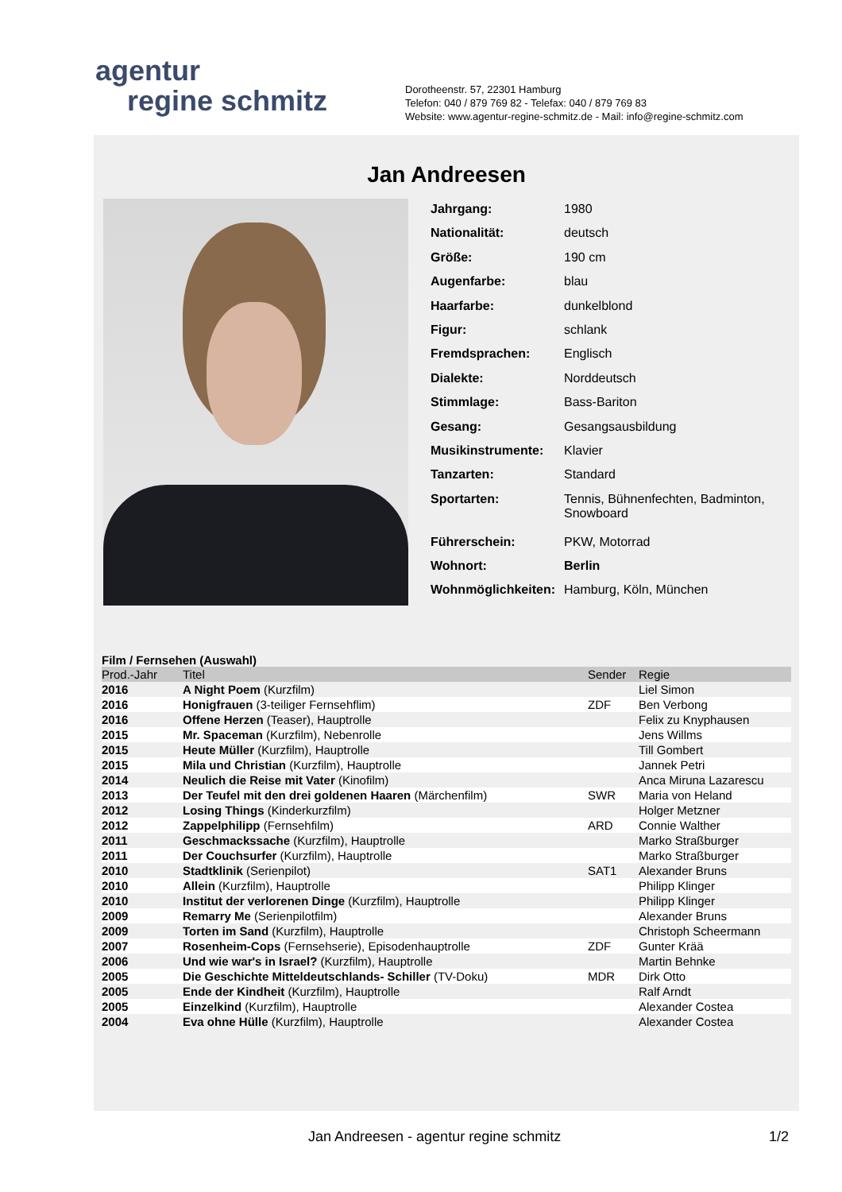agentur
regine schmitz
Dorotheenstr. 57, 22301 Hamburg
Telefon: 040 / 879 769 82 - Telefax: 040 / 879 769 83
Website: www.agentur-regine-schmitz.de - Mail: info@regine-schmitz.com
Jan Andreesen
| Jahrgang: | 1980 |
| Nationalität: | deutsch |
| Größe: | 190 cm |
| Augenfarbe: | blau |
| Haarfarbe: | dunkelblond |
| Figur: | schlank |
| Fremdsprachen: | Englisch |
| Dialekte: | Norddeutsch |
| Stimmlage: | Bass-Bariton |
| Gesang: | Gesangsausbildung |
| Musikinstrumente: | Klavier |
| Tanzarten: | Standard |
| Sportarten: | Tennis, Bühnenfechten, Badminton, Snowboard |
| Führerschein: | PKW, Motorrad |
| Wohnort: | Berlin |
| Wohnmöglichkeiten: | Hamburg, Köln, München |
Film / Fernsehen (Auswahl)
| Prod.-Jahr | Titel | Sender | Regie |
| --- | --- | --- | --- |
| 2016 | A Night Poem (Kurzfilm) | | Liel Simon |
| 2016 | Honigfrauen (3-teiliger Fernsehflim) | ZDF | Ben Verbong |
| 2016 | Offene Herzen (Teaser), Hauptrolle | | Felix zu Knyphausen |
| 2015 | Mr. Spaceman (Kurzfilm), Nebenrolle | | Jens Willms |
| 2015 | Heute Müller (Kurzfilm), Hauptrolle | | Till Gombert |
| 2015 | Mila und Christian (Kurzfilm), Hauptrolle | | Jannek Petri |
| 2014 | Neulich die Reise mit Vater (Kinofilm) | | Anca Miruna Lazarescu |
| 2013 | Der Teufel mit den drei goldenen Haaren (Märchenfilm) | SWR | Maria von Heland |
| 2012 | Losing Things (Kinderkurzfilm) | | Holger Metzner |
| 2012 | Zappelphilipp (Fernsehfilm) | ARD | Connie Walther |
| 2011 | Geschmackssache (Kurzfilm), Hauptrolle | | Marko Straßburger |
| 2011 | Der Couchsurfer (Kurzfilm), Hauptrolle | | Marko Straßburger |
| 2010 | Stadtklinik (Serienpilot) | SAT1 | Alexander Bruns |
| 2010 | Allein (Kurzfilm), Hauptrolle | | Philipp Klinger |
| 2010 | Institut der verlorenen Dinge (Kurzfilm), Hauptrolle | | Philipp Klinger |
| 2009 | Remarry Me (Serienpilotfilm) | | Alexander Bruns |
| 2009 | Torten im Sand (Kurzfilm), Hauptrolle | | Christoph Scheermann |
| 2007 | Rosenheim-Cops (Fernsehserie), Episodenhauptrolle | ZDF | Gunter Krää |
| 2006 | Und wie war's in Israel? (Kurzfilm), Hauptrolle | | Martin Behnke |
| 2005 | Die Geschichte Mitteldeutschlands- Schiller (TV-Doku) | MDR | Dirk Otto |
| 2005 | Ende der Kindheit (Kurzfilm), Hauptrolle | | Ralf Arndt |
| 2005 | Einzelkind (Kurzfilm), Hauptrolle | | Alexander Costea |
| 2004 | Eva ohne Hülle (Kurzfilm), Hauptrolle | | Alexander Costea |
Jan Andreesen - agentur regine schmitz
1/2